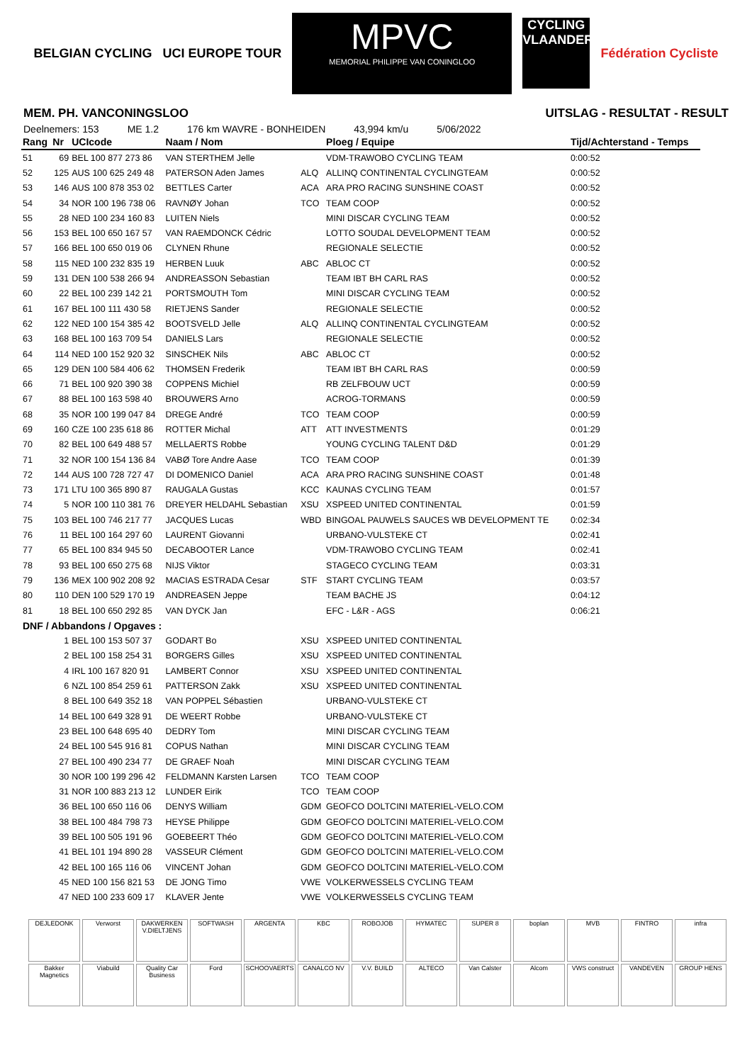BELGIAN CYCLING UCI EUROPE TOUR
MPVC
MEMORIAL PHILIPPE VAN CONINGLOO
CYCLING VLAANDEREN
Fédération Cycliste
MEM. PH. VANCONINGSLOO UITSLAG - RESULTAT - RESULT
Deelnemers: 153 ME 1.2 176 km WAVRE - BONHEIDEN 43,994 km/u 5/06/2022
| Rang | Nr | UCIcode | Naam / Nom | | Ploeg / Equipe | Tijd/Achterstand - Temps |
| --- | --- | --- | --- | --- | --- | --- |
| 51 | 69 | BEL 100 877 273 86 | VAN STERTHEM Jelle | | VDM-TRAWOBO CYCLING TEAM | 0:00:52 |
| 52 | 125 | AUS 100 625 249 48 | PATERSON Aden James | ALQ | ALLINQ CONTINENTAL CYCLINGTEAM | 0:00:52 |
| 53 | 146 | AUS 100 878 353 02 | BETTLES Carter | ACA | ARA PRO RACING SUNSHINE COAST | 0:00:52 |
| 54 | 34 | NOR 100 196 738 06 | RAVNØY Johan | TCO | TEAM COOP | 0:00:52 |
| 55 | 28 | NED 100 234 160 83 | LUITEN Niels | | MINI DISCAR CYCLING TEAM | 0:00:52 |
| 56 | 153 | BEL 100 650 167 57 | VAN RAEMDONCK Cédric | | LOTTO SOUDAL DEVELOPMENT TEAM | 0:00:52 |
| 57 | 166 | BEL 100 650 019 06 | CLYNEN Rhune | | REGIONALE SELECTIE | 0:00:52 |
| 58 | 115 | NED 100 232 835 19 | HERBEN Luuk | ABC | ABLOC CT | 0:00:52 |
| 59 | 131 | DEN 100 538 266 94 | ANDREASSON Sebastian | | TEAM IBT BH CARL RAS | 0:00:52 |
| 60 | 22 | BEL 100 239 142 21 | PORTSMOUTH Tom | | MINI DISCAR CYCLING TEAM | 0:00:52 |
| 61 | 167 | BEL 100 111 430 58 | RIETJENS Sander | | REGIONALE SELECTIE | 0:00:52 |
| 62 | 122 | NED 100 154 385 42 | BOOTSVELD Jelle | ALQ | ALLINQ CONTINENTAL CYCLINGTEAM | 0:00:52 |
| 63 | 168 | BEL 100 163 709 54 | DANIELS Lars | | REGIONALE SELECTIE | 0:00:52 |
| 64 | 114 | NED 100 152 920 32 | SINSCHEK Nils | ABC | ABLOC CT | 0:00:52 |
| 65 | 129 | DEN 100 584 406 62 | THOMSEN Frederik | | TEAM IBT BH CARL RAS | 0:00:59 |
| 66 | 71 | BEL 100 920 390 38 | COPPENS Michiel | | RB ZELFBOUW UCT | 0:00:59 |
| 67 | 88 | BEL 100 163 598 40 | BROUWERS Arno | | ACROG-TORMANS | 0:00:59 |
| 68 | 35 | NOR 100 199 047 84 | DREGE André | TCO | TEAM COOP | 0:00:59 |
| 69 | 160 | CZE 100 235 618 86 | ROTTER Michal | ATT | ATT INVESTMENTS | 0:01:29 |
| 70 | 82 | BEL 100 649 488 57 | MELLAERTS Robbe | | YOUNG CYCLING TALENT D&D | 0:01:29 |
| 71 | 32 | NOR 100 154 136 84 | VABØ Tore Andre Aase | TCO | TEAM COOP | 0:01:39 |
| 72 | 144 | AUS 100 728 727 47 | DI DOMENICO Daniel | ACA | ARA PRO RACING SUNSHINE COAST | 0:01:48 |
| 73 | 171 | LTU 100 365 890 87 | RAUGALA Gustas | KCC | KAUNAS CYCLING TEAM | 0:01:57 |
| 74 | 5 | NOR 100 110 381 76 | DREYER HELDAHL Sebastian | XSU | XSPEED UNITED CONTINENTAL | 0:01:59 |
| 75 | 103 | BEL 100 746 217 77 | JACQUES Lucas | WBD | BINGOAL PAUWELS SAUCES WB DEVELOPMENT TE | 0:02:34 |
| 76 | 11 | BEL 100 164 297 60 | LAURENT Giovanni | | URBANO-VULSTEKE CT | 0:02:41 |
| 77 | 65 | BEL 100 834 945 50 | DECABOOTER Lance | | VDM-TRAWOBO CYCLING TEAM | 0:02:41 |
| 78 | 93 | BEL 100 650 275 68 | NIJS Viktor | | STAGECO CYCLING TEAM | 0:03:31 |
| 79 | 136 | MEX 100 902 208 92 | MACIAS ESTRADA Cesar | STF | START CYCLING TEAM | 0:03:57 |
| 80 | 110 | DEN 100 529 170 19 | ANDREASEN Jeppe | | TEAM BACHE JS | 0:04:12 |
| 81 | 18 | BEL 100 650 292 85 | VAN DYCK Jan | | EFC - L&R - AGS | 0:06:21 |
| DNF / Abbandons / Opgaves : | | | | | | |
| | 1 | BEL 100 153 507 37 | GODART Bo | XSU | XSPEED UNITED CONTINENTAL | |
| | 2 | BEL 100 158 254 31 | BORGERS Gilles | XSU | XSPEED UNITED CONTINENTAL | |
| | 4 | IRL 100 167 820 91 | LAMBERT Connor | XSU | XSPEED UNITED CONTINENTAL | |
| | 6 | NZL 100 854 259 61 | PATTERSON Zakk | XSU | XSPEED UNITED CONTINENTAL | |
| | 8 | BEL 100 649 352 18 | VAN POPPEL Sébastien | | URBANO-VULSTEKE CT | |
| | 14 | BEL 100 649 328 91 | DE WEERT Robbe | | URBANO-VULSTEKE CT | |
| | 23 | BEL 100 648 695 40 | DEDRY Tom | | MINI DISCAR CYCLING TEAM | |
| | 24 | BEL 100 545 916 81 | COPUS Nathan | | MINI DISCAR CYCLING TEAM | |
| | 27 | BEL 100 490 234 77 | DE GRAEF Noah | | MINI DISCAR CYCLING TEAM | |
| | 30 | NOR 100 199 296 42 | FELDMANN Karsten Larsen | TCO | TEAM COOP | |
| | 31 | NOR 100 883 213 12 | LUNDER Eirik | TCO | TEAM COOP | |
| | 36 | BEL 100 650 116 06 | DENYS William | GDM | GEOFCO DOLTCINI MATERIEL-VELO.COM | |
| | 38 | BEL 100 484 798 73 | HEYSE Philippe | GDM | GEOFCO DOLTCINI MATERIEL-VELO.COM | |
| | 39 | BEL 100 505 191 96 | GOEBEERT Théo | GDM | GEOFCO DOLTCINI MATERIEL-VELO.COM | |
| | 41 | BEL 101 194 890 28 | VASSEUR Clément | GDM | GEOFCO DOLTCINI MATERIEL-VELO.COM | |
| | 42 | BEL 100 165 116 06 | VINCENT Johan | GDM | GEOFCO DOLTCINI MATERIEL-VELO.COM | |
| | 45 | NED 100 156 821 53 | DE JONG Timo | VWE | VOLKERWESSELS CYCLING TEAM | |
| | 47 | NED 100 233 609 17 | KLAVER Jente | VWE | VOLKERWESSELS CYCLING TEAM | |
DEJLEDONK
Verworst
DAKWERKEN V.DIELTJENS
SOFTWASH
ARGENTA
KBC
ROBOJOB
HYMATEC
SUPER 8
boplan
MVB
FINTRO
infra
Bakker Magnetics
Viabuild
Quality Car Business
Ford
SCHOOVAERTS
CANALCO NV
V.V. BUILD
ALTECO
Van Calster
Alcom
VWS construct
VANDEVEN
GROUP HENS